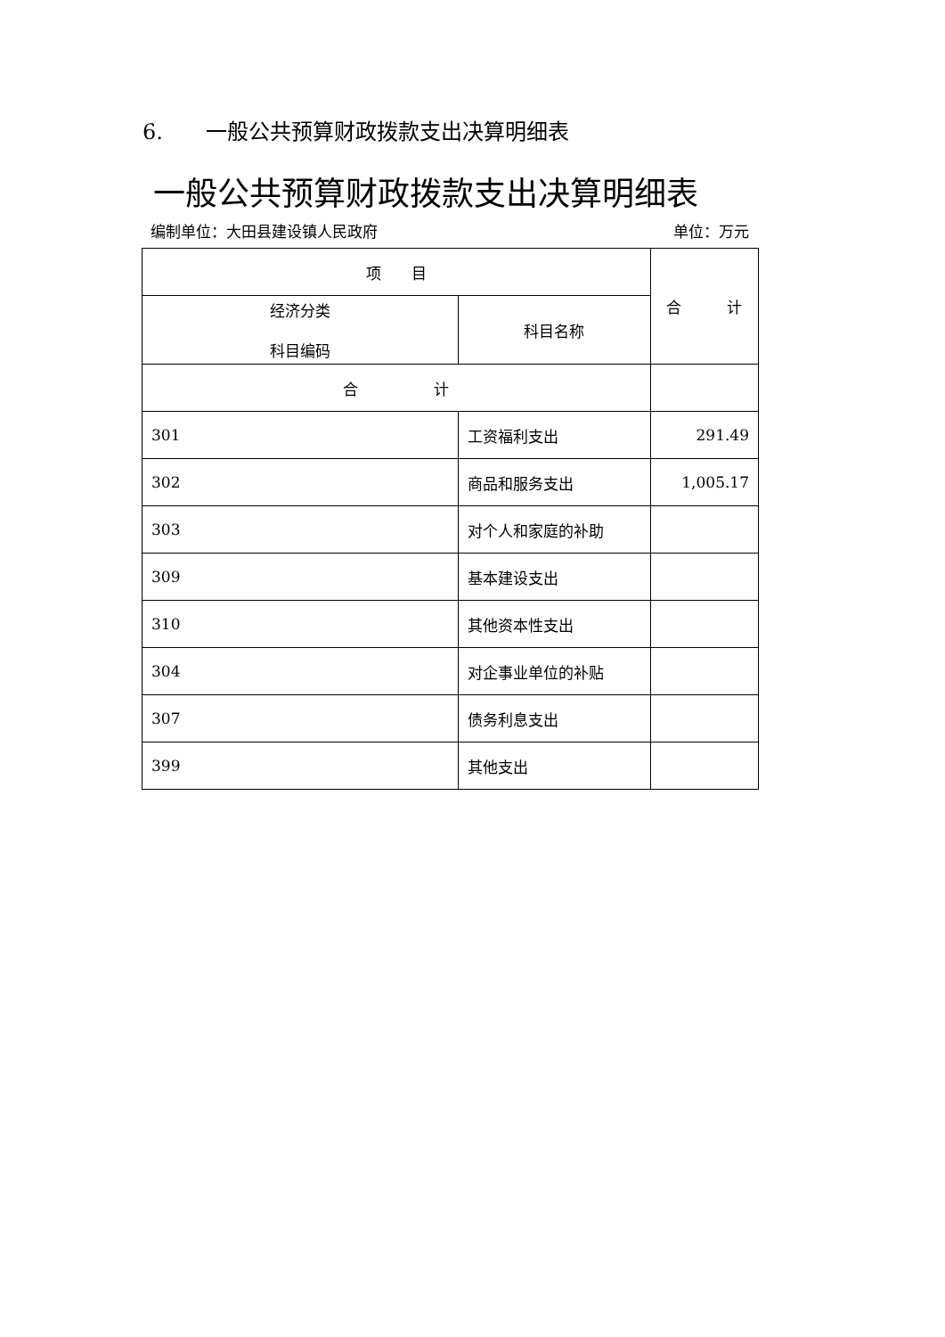6. 一般公共预算财政拨款支出决算明细表
一般公共预算财政拨款支出决算明细表
编制单位：大田县建设镇人民政府 单位：万元
| 项 目 | | 合 计 |
| --- | --- | --- |
| 经济分类 科目编码 | 科目名称 | |
| 合 计 | | |
| 301 | 工资福利支出 | 291.49 |
| 302 | 商品和服务支出 | 1,005.17 |
| 303 | 对个人和家庭的补助 | |
| 309 | 基本建设支出 | |
| 310 | 其他资本性支出 | |
| 304 | 对企事业单位的补贴 | |
| 307 | 债务利息支出 | |
| 399 | 其他支出 | |